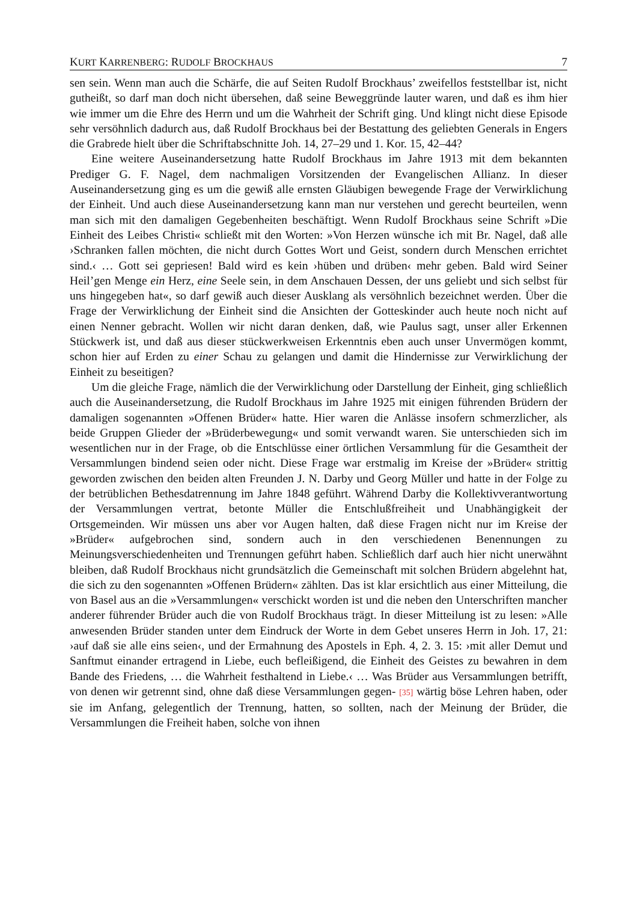KURT KARRENBERG: RUDOLF BROCKHAUS 7
sen sein. Wenn man auch die Schärfe, die auf Seiten Rudolf Brockhaus’ zweifellos feststellbar ist, nicht gutheißt, so darf man doch nicht übersehen, daß seine Beweggründe lauter waren, und daß es ihm hier wie immer um die Ehre des Herrn und um die Wahrheit der Schrift ging. Und klingt nicht diese Episode sehr versöhnlich dadurch aus, daß Rudolf Brockhaus bei der Bestattung des geliebten Generals in Engers die Grabrede hielt über die Schriftabschnitte Joh. 14, 27–29 und 1. Kor. 15, 42–44?
Eine weitere Auseinandersetzung hatte Rudolf Brockhaus im Jahre 1913 mit dem bekannten Prediger G. F. Nagel, dem nachmaligen Vorsitzenden der Evangelischen Allianz. In dieser Auseinandersetzung ging es um die gewiß alle ernsten Gläubigen bewegende Frage der Verwirklichung der Einheit. Und auch diese Auseinandersetzung kann man nur verstehen und gerecht beurteilen, wenn man sich mit den damaligen Gegebenheiten beschäftigt. Wenn Rudolf Brockhaus seine Schrift »Die Einheit des Leibes Christi« schließt mit den Worten: »Von Herzen wünsche ich mit Br. Nagel, daß alle ›Schranken fallen möchten, die nicht durch Gottes Wort und Geist, sondern durch Menschen errichtet sind.‹ … Gott sei gepriesen! Bald wird es kein ›hüben und drüben‹ mehr geben. Bald wird Seiner Heil’gen Menge ein Herz, eine Seele sein, in dem Anschauen Dessen, der uns geliebt und sich selbst für uns hingegeben hat«, so darf gewiß auch dieser Ausklang als versöhnlich bezeichnet werden. Über die Frage der Verwirklichung der Einheit sind die Ansichten der Gotteskinder auch heute noch nicht auf einen Nenner gebracht. Wollen wir nicht daran denken, daß, wie Paulus sagt, unser aller Erkennen Stückwerk ist, und daß aus dieser stückwerkweisen Erkenntnis eben auch unser Unvermögen kommt, schon hier auf Erden zu einer Schau zu gelangen und damit die Hindernisse zur Verwirklichung der Einheit zu beseitigen?
Um die gleiche Frage, nämlich die der Verwirklichung oder Darstellung der Einheit, ging schließlich auch die Auseinandersetzung, die Rudolf Brockhaus im Jahre 1925 mit einigen führenden Brüdern der damaligen sogenannten »Offenen Brüder« hatte. Hier waren die Anlässe insofern schmerzlicher, als beide Gruppen Glieder der »Brüderbewegung« und somit verwandt waren. Sie unterschieden sich im wesentlichen nur in der Frage, ob die Entschlüsse einer örtlichen Versammlung für die Gesamtheit der Versammlungen bindend seien oder nicht. Diese Frage war erstmalig im Kreise der »Brüder« strittig geworden zwischen den beiden alten Freunden J. N. Darby und Georg Müller und hatte in der Folge zu der betrüblichen Bethesdatrennung im Jahre 1848 geführt. Während Darby die Kollektivverantwortung der Versammlungen vertrat, betonte Müller die Entschlußfreiheit und Unabhängigkeit der Ortsgemeinden. Wir müssen uns aber vor Augen halten, daß diese Fragen nicht nur im Kreise der »Brüder« aufgebrochen sind, sondern auch in den verschiedenen Benennungen zu Meinungsverschiedenheiten und Trennungen geführt haben. Schließlich darf auch hier nicht unerwähnt bleiben, daß Rudolf Brockhaus nicht grundsätzlich die Gemeinschaft mit solchen Brüdern abgelehnt hat, die sich zu den sogenannten »Offenen Brüdern« zählten. Das ist klar ersichtlich aus einer Mitteilung, die von Basel aus an die »Versammlungen« verschickt worden ist und die neben den Unterschriften mancher anderer führender Brüder auch die von Rudolf Brockhaus trägt. In dieser Mitteilung ist zu lesen: »Alle anwesenden Brüder standen unter dem Eindruck der Worte in dem Gebet unseres Herrn in Joh. 17, 21: ›auf daß sie alle eins seien‹, und der Ermahnung des Apostels in Eph. 4, 2. 3. 15: ›mit aller Demut und Sanftmut einander ertragend in Liebe, euch befleißigend, die Einheit des Geistes zu bewahren in dem Bande des Friedens, … die Wahrheit festhaltend in Liebe.‹ … Was Brüder aus Versammlungen betrifft, von denen wir getrennt sind, ohne daß diese Versammlungen gegen- [35] wärtig böse Lehren haben, oder sie im Anfang, gelegentlich der Trennung, hatten, so sollten, nach der Meinung der Brüder, die Versammlungen die Freiheit haben, solche von ihnen